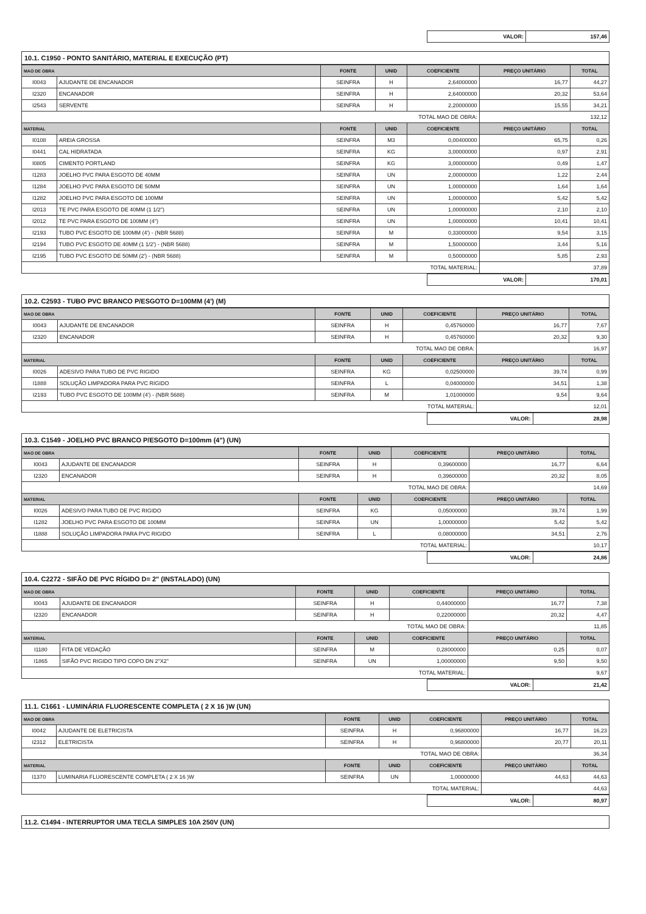| VALOR: | 157,46 |
10.1. C1950 - PONTO SANITÁRIO, MATERIAL E EXECUÇÃO (PT)
| MAO DE OBRA | | FONTE | UNID | COEFICIENTE | PREÇO UNITÁRIO | TOTAL |
| I0043 | AJUDANTE DE ENCANADOR | SEINFRA | H | 2,64000000 | 16,77 | 44,27 |
| I2320 | ENCANADOR | SEINFRA | H | 2,64000000 | 20,32 | 53,64 |
| I2543 | SERVENTE | SEINFRA | H | 2,20000000 | 15,55 | 34,21 |
| TOTAL MAO DE OBRA: | | | | | 132,12 | |
| MATERIAL | | FONTE | UNID | COEFICIENTE | PREÇO UNITÁRIO | TOTAL |
| I0108 | AREIA GROSSA | SEINFRA | M3 | 0,00400000 | 65,75 | 0,26 |
| I0441 | CAL HIDRATADA | SEINFRA | KG | 3,00000000 | 0,97 | 2,91 |
| I0805 | CIMENTO PORTLAND | SEINFRA | KG | 3,00000000 | 0,49 | 1,47 |
| I1283 | JOELHO PVC PARA ESGOTO DE 40MM | SEINFRA | UN | 2,00000000 | 1,22 | 2,44 |
| I1284 | JOELHO PVC PARA ESGOTO DE 50MM | SEINFRA | UN | 1,00000000 | 1,64 | 1,64 |
| I1282 | JOELHO PVC PARA ESGOTO DE 100MM | SEINFRA | UN | 1,00000000 | 5,42 | 5,42 |
| I2013 | TE PVC PARA ESGOTO DE 40MM (1 1/2") | SEINFRA | UN | 1,00000000 | 2,10 | 2,10 |
| I2012 | TE PVC PARA ESGOTO DE 100MM (4") | SEINFRA | UN | 1,00000000 | 10,41 | 10,41 |
| I2193 | TUBO PVC ESGOTO DE 100MM (4') - (NBR 5688) | SEINFRA | M | 0,33000000 | 9,54 | 3,15 |
| I2194 | TUBO PVC ESGOTO DE 40MM (1 1/2') - (NBR 5688) | SEINFRA | M | 1,50000000 | 3,44 | 5,16 |
| I2195 | TUBO PVC ESGOTO DE 50MM (2') - (NBR 5688) | SEINFRA | M | 0,50000000 | 5,85 | 2,93 |
| TOTAL MATERIAL: | | | | | 37,89 | |
| VALOR: | 170,01 |
10.2. C2593 - TUBO PVC BRANCO P/ESGOTO D=100MM (4') (M)
| MAO DE OBRA | | FONTE | UNID | COEFICIENTE | PREÇO UNITÁRIO | TOTAL |
| I0043 | AJUDANTE DE ENCANADOR | SEINFRA | H | 0,45760000 | 16,77 | 7,67 |
| I2320 | ENCANADOR | SEINFRA | H | 0,45760000 | 20,32 | 9,30 |
| TOTAL MAO DE OBRA: | | | | | 16,97 | |
| MATERIAL | | FONTE | UNID | COEFICIENTE | PREÇO UNITÁRIO | TOTAL |
| I0026 | ADESIVO PARA TUBO DE PVC RIGIDO | SEINFRA | KG | 0,02500000 | 39,74 | 0,99 |
| I1888 | SOLUÇÃO LIMPADORA PARA PVC RIGIDO | SEINFRA | L | 0,04000000 | 34,51 | 1,38 |
| I2193 | TUBO PVC ESGOTO DE 100MM (4') - (NBR 5688) | SEINFRA | M | 1,01000000 | 9,54 | 9,64 |
| TOTAL MATERIAL: | | | | | 12,01 | |
| VALOR: | 28,98 |
10.3. C1549 - JOELHO PVC BRANCO P/ESGOTO D=100mm (4") (UN)
| MAO DE OBRA | | FONTE | UNID | COEFICIENTE | PREÇO UNITÁRIO | TOTAL |
| I0043 | AJUDANTE DE ENCANADOR | SEINFRA | H | 0,39600000 | 16,77 | 6,64 |
| I2320 | ENCANADOR | SEINFRA | H | 0,39600000 | 20,32 | 8,05 |
| TOTAL MAO DE OBRA: | | | | | 14,69 | |
| MATERIAL | | FONTE | UNID | COEFICIENTE | PREÇO UNITÁRIO | TOTAL |
| I0026 | ADESIVO PARA TUBO DE PVC RIGIDO | SEINFRA | KG | 0,05000000 | 39,74 | 1,99 |
| I1282 | JOELHO PVC PARA ESGOTO DE 100MM | SEINFRA | UN | 1,00000000 | 5,42 | 5,42 |
| I1888 | SOLUÇÃO LIMPADORA PARA PVC RIGIDO | SEINFRA | L | 0,08000000 | 34,51 | 2,76 |
| TOTAL MATERIAL: | | | | | 10,17 | |
| VALOR: | 24,86 |
10.4. C2272 - SIFÃO DE PVC RÍGIDO D= 2" (INSTALADO) (UN)
| MAO DE OBRA | | FONTE | UNID | COEFICIENTE | PREÇO UNITÁRIO | TOTAL |
| I0043 | AJUDANTE DE ENCANADOR | SEINFRA | H | 0,44000000 | 16,77 | 7,38 |
| I2320 | ENCANADOR | SEINFRA | H | 0,22000000 | 20,32 | 4,47 |
| TOTAL MAO DE OBRA: | | | | | 11,85 | |
| MATERIAL | | FONTE | UNID | COEFICIENTE | PREÇO UNITÁRIO | TOTAL |
| I1180 | FITA DE VEDAÇÃO | SEINFRA | M | 0,28000000 | 0,25 | 0,07 |
| I1865 | SIFÃO PVC RIGIDO TIPO COPO DN 2"X2" | SEINFRA | UN | 1,00000000 | 9,50 | 9,50 |
| TOTAL MATERIAL: | | | | | 9,67 | |
| VALOR: | 21,42 |
11.1. C1661 - LUMINÁRIA FLUORESCENTE COMPLETA ( 2 X 16 )W (UN)
| MAO DE OBRA | | FONTE | UNID | COEFICIENTE | PREÇO UNITÁRIO | TOTAL |
| I0042 | AJUDANTE DE ELETRICISTA | SEINFRA | H | 0,96800000 | 16,77 | 16,23 |
| I2312 | ELETRICISTA | SEINFRA | H | 0,96800000 | 20,77 | 20,11 |
| TOTAL MAO DE OBRA: | | | | | 36,34 | |
| MATERIAL | | FONTE | UNID | COEFICIENTE | PREÇO UNITÁRIO | TOTAL |
| I1370 | LUMINARIA FLUORESCENTE COMPLETA ( 2 X 16 )W | SEINFRA | UN | 1,00000000 | 44,63 | 44,63 |
| TOTAL MATERIAL: | | | | | 44,63 | |
| VALOR: | 80,97 |
11.2. C1494 - INTERRUPTOR UMA TECLA SIMPLES 10A 250V (UN)